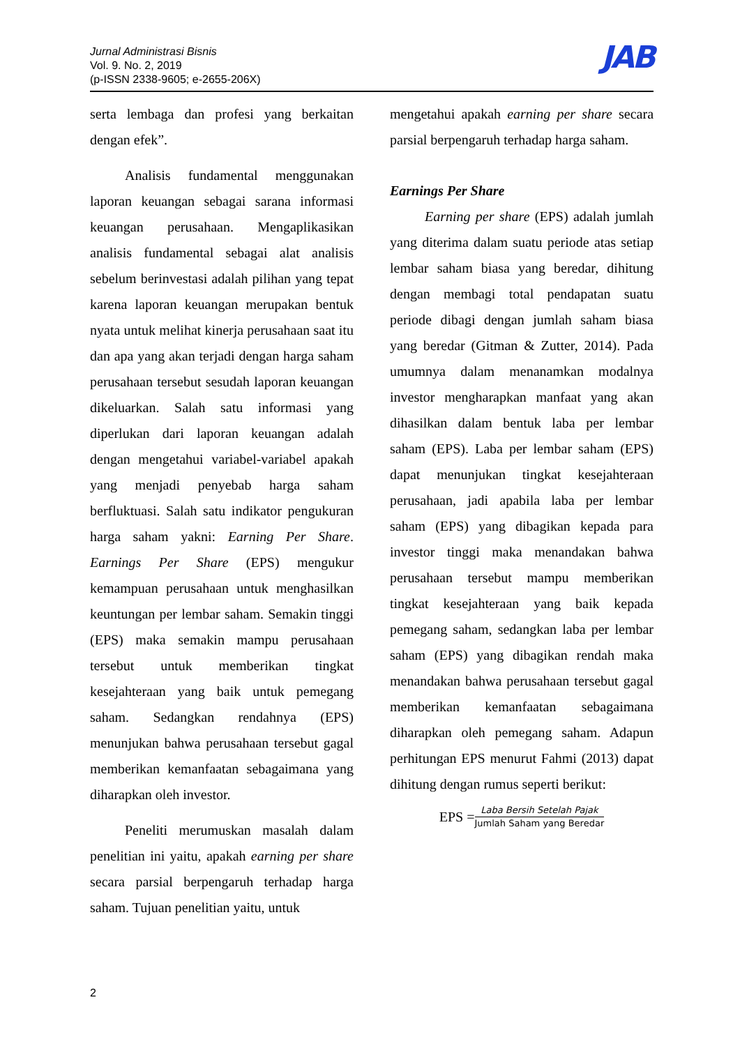Jurnal Administrasi Bisnis
Vol. 9. No. 2, 2019
(p-ISSN 2338-9605; e-2655-206X)
JAB
serta lembaga dan profesi yang berkaitan dengan efek”.
Analisis fundamental menggunakan laporan keuangan sebagai sarana informasi keuangan perusahaan. Mengaplikasikan analisis fundamental sebagai alat analisis sebelum berinvestasi adalah pilihan yang tepat karena laporan keuangan merupakan bentuk nyata untuk melihat kinerja perusahaan saat itu dan apa yang akan terjadi dengan harga saham perusahaan tersebut sesudah laporan keuangan dikeluarkan. Salah satu informasi yang diperlukan dari laporan keuangan adalah dengan mengetahui variabel-variabel apakah yang menjadi penyebab harga saham berfluktuasi. Salah satu indikator pengukuran harga saham yakni: Earning Per Share. Earnings Per Share (EPS) mengukur kemampuan perusahaan untuk menghasilkan keuntungan per lembar saham. Semakin tinggi (EPS) maka semakin mampu perusahaan tersebut untuk memberikan tingkat kesejahteraan yang baik untuk pemegang saham. Sedangkan rendahnya (EPS) menunjukan bahwa perusahaan tersebut gagal memberikan kemanfaatan sebagaimana yang diharapkan oleh investor.
Peneliti merumuskan masalah dalam penelitian ini yaitu, apakah earning per share secara parsial berpengaruh terhadap harga saham. Tujuan penelitian yaitu, untuk
mengetahui apakah earning per share secara parsial berpengaruh terhadap harga saham.
Earnings Per Share
Earning per share (EPS) adalah jumlah yang diterima dalam suatu periode atas setiap lembar saham biasa yang beredar, dihitung dengan membagi total pendapatan suatu periode dibagi dengan jumlah saham biasa yang beredar (Gitman & Zutter, 2014). Pada umumnya dalam menanamkan modalnya investor mengharapkan manfaat yang akan dihasilkan dalam bentuk laba per lembar saham (EPS). Laba per lembar saham (EPS) dapat menunjukan tingkat kesejahteraan perusahaan, jadi apabila laba per lembar saham (EPS) yang dibagikan kepada para investor tinggi maka menandakan bahwa perusahaan tersebut mampu memberikan tingkat kesejahteraan yang baik kepada pemegang saham, sedangkan laba per lembar saham (EPS) yang dibagikan rendah maka menandakan bahwa perusahaan tersebut gagal memberikan kemanfaatan sebagaimana diharapkan oleh pemegang saham. Adapun perhitungan EPS menurut Fahmi (2013) dapat dihitung dengan rumus seperti berikut:
EPS = Laba Bersih Setelah Pajak Jumlah Saham yang Beredar
2